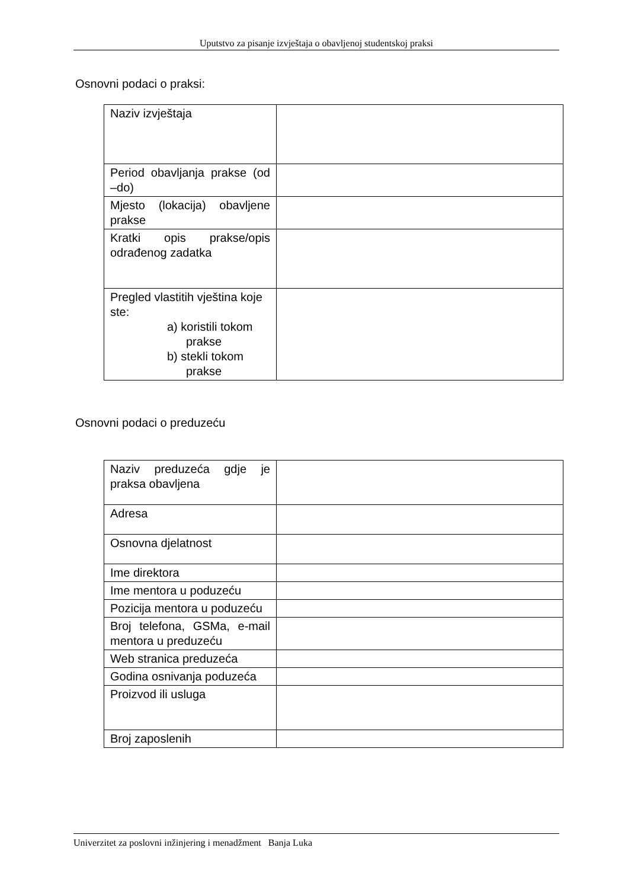Uputstvo za pisanje izvještaja o obavljenoj studentskoj praksi
Osnovni podaci o praksi:
| Naziv izvještaja | |
| Period obavljanja prakse (od –do) | |
| Mjesto (lokacija) obavljene prakse | |
| Kratki opis prakse/opis odrađenog zadatka | |
| Pregled vlastitih vještina koje ste: a) koristili tokom prakse b) stekli tokom prakse | |
Osnovni podaci o preduzeću
| Naziv preduzeća gdje je praksa obavljena | |
| Adresa | |
| Osnovna djelatnost | |
| Ime direktora | |
| Ime mentora u poduzeću | |
| Pozicija mentora u poduzeću | |
| Broj telefona, GSMa, e-mail mentora u preduzeću | |
| Web stranica preduzeća | |
| Godina osnivanja poduzeća | |
| Proizvod ili usluga | |
| Broj zaposlenih | |
Univerzitet za poslovni inžinjering i menadžment Banja Luka